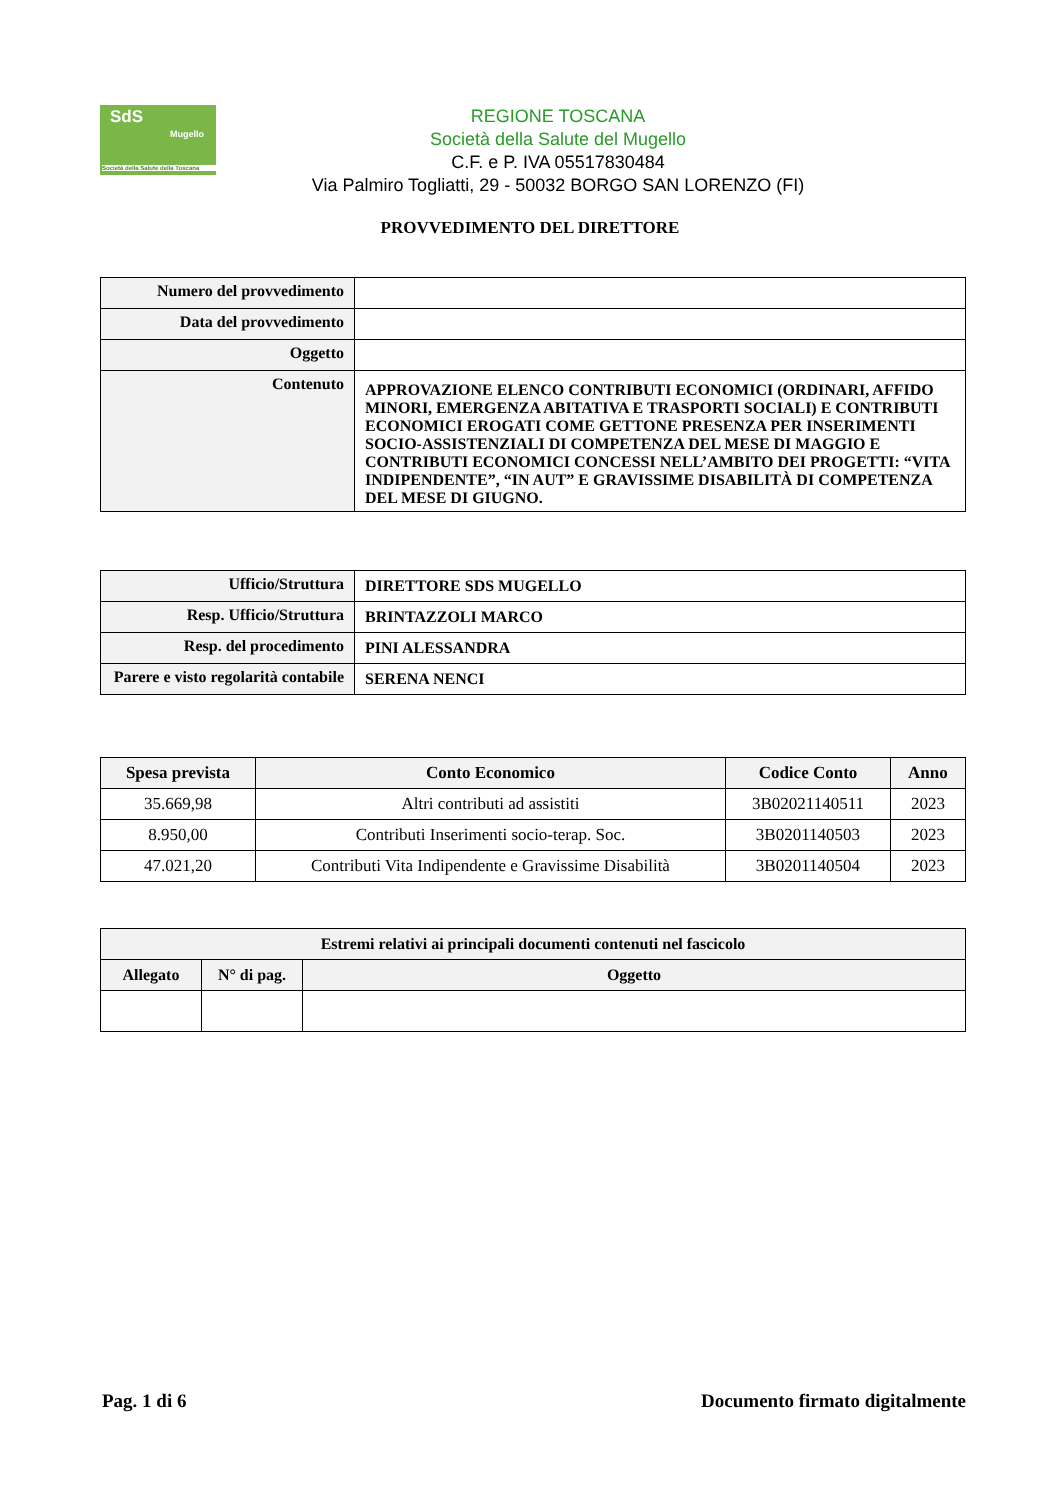SdS
Mugello
Società della Salute della Toscana
REGIONE TOSCANA
Società della Salute del Mugello
C.F. e P. IVA 05517830484
Via Palmiro Togliatti, 29 - 50032 BORGO SAN LORENZO (FI)
PROVVEDIMENTO DEL DIRETTORE
| Numero del provvedimento | |
| Data del provvedimento | |
| Oggetto | |
| Contenuto | APPROVAZIONE ELENCO CONTRIBUTI ECONOMICI (ORDINARI, AFFIDO MINORI, EMERGENZA ABITATIVA E TRASPORTI SOCIALI) E CONTRIBUTI ECONOMICI EROGATI COME GETTONE PRESENZA PER INSERIMENTI SOCIO-ASSISTENZIALI DI COMPETENZA DEL MESE DI MAGGIO E CONTRIBUTI ECONOMICI CONCESSI NELL’AMBITO DEI PROGETTI: “VITA INDIPENDENTE”, “IN AUT” E GRAVISSIME DISABILITÀ DI COMPETENZA DEL MESE DI GIUGNO. |
| Ufficio/Struttura | DIRETTORE SDS MUGELLO |
| Resp. Ufficio/Struttura | BRINTAZZOLI MARCO |
| Resp. del procedimento | PINI ALESSANDRA |
| Parere e visto regolarità contabile | SERENA NENCI |
| Spesa prevista | Conto Economico | Codice Conto | Anno |
| --- | --- | --- | --- |
| 35.669,98 | Altri contributi ad assistiti | 3B02021140511 | 2023 |
| 8.950,00 | Contributi Inserimenti socio-terap. Soc. | 3B0201140503 | 2023 |
| 47.021,20 | Contributi Vita Indipendente e Gravissime Disabilità | 3B0201140504 | 2023 |
| Estremi relativi ai principali documenti contenuti nel fascicolo | | |
| --- | --- | --- |
| Allegato | N° di pag. | Oggetto |
Pag. 1 di 6 Documento firmato digitalmente